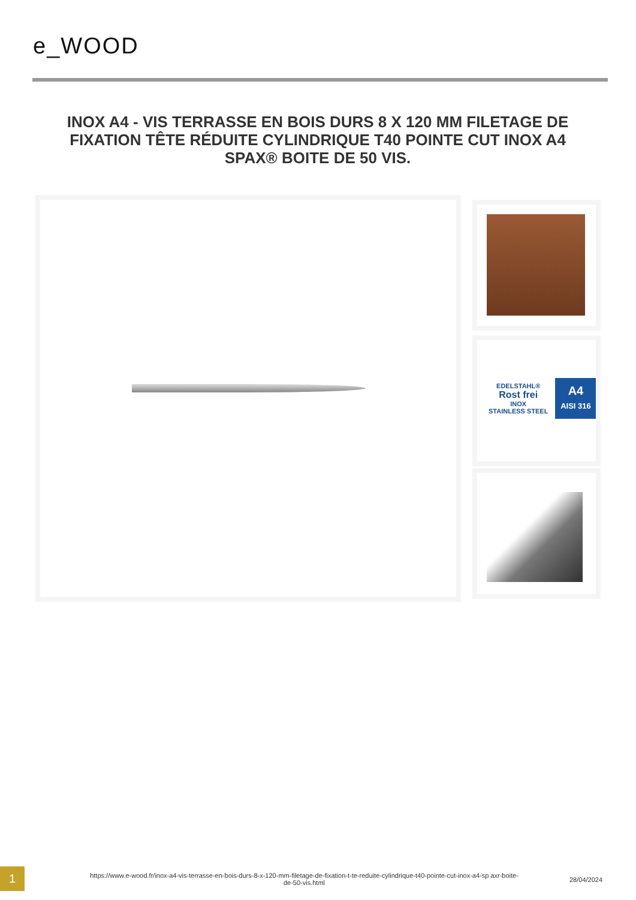e_WOOD
INOX A4 - VIS TERRASSE EN BOIS DURS 8 X 120 MM FILETAGE DE FIXATION TÊTE RÉDUITE CYLINDRIQUE T40 POINTE CUT INOX A4 SPAX® BOITE DE 50 VIS.
EDELSTAHL®
Rost frei
INOX
STAINLESS STEEL A4
AISI 316
1
https://www.e-wood.fr/inox-a4-vis-terrasse-en-bois-durs-8-x-120-mm-filetage-de-fixation-t-te-reduite-cylindrique-t40-pointe-cut-inox-a4-sp axr-boite-de-50-vis.html
28/04/2024